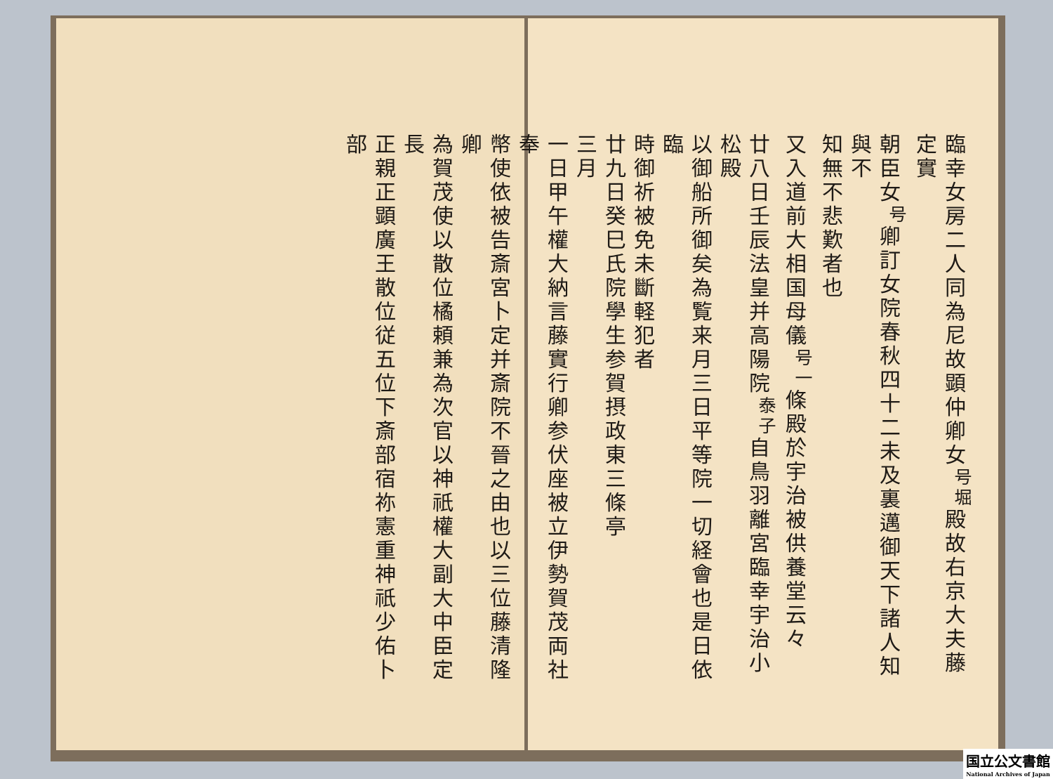臨幸女房二人同為尼故顕仲卿女<sup>号堀</sup>殿故右京大夫藤定實
朝臣女<sup>号</sup>卿訂女院春秋四十二未及裏邁御天下諸人知與不
知無不悲歎者也
又入道前大相国母儀<sup>号一</sup>條殿於宇治被供養堂云々
廿八日壬辰法皇并高陽院<sup>泰子</sup>自鳥羽離宮臨幸宇治小松殿
以御船所御矣為覧来月三日平等院一切経會也是日依臨
時御祈被免未斷軽犯者
廿九日癸巳氏院學生参賀摂政東三條亭
三月
一日甲午權大納言藤實行卿参伏座被立伊勢賀茂両社奉
幣使依被告斎宮卜定并斎院不晉之由也以三位藤清隆卿
為賀茂使以散位橘頼兼為次官以神祇權大副大中臣定長
正親正顕廣王散位従五位下斎部宿祢憲重神祇少佑卜部
国立公文書館
National Archives of Japan